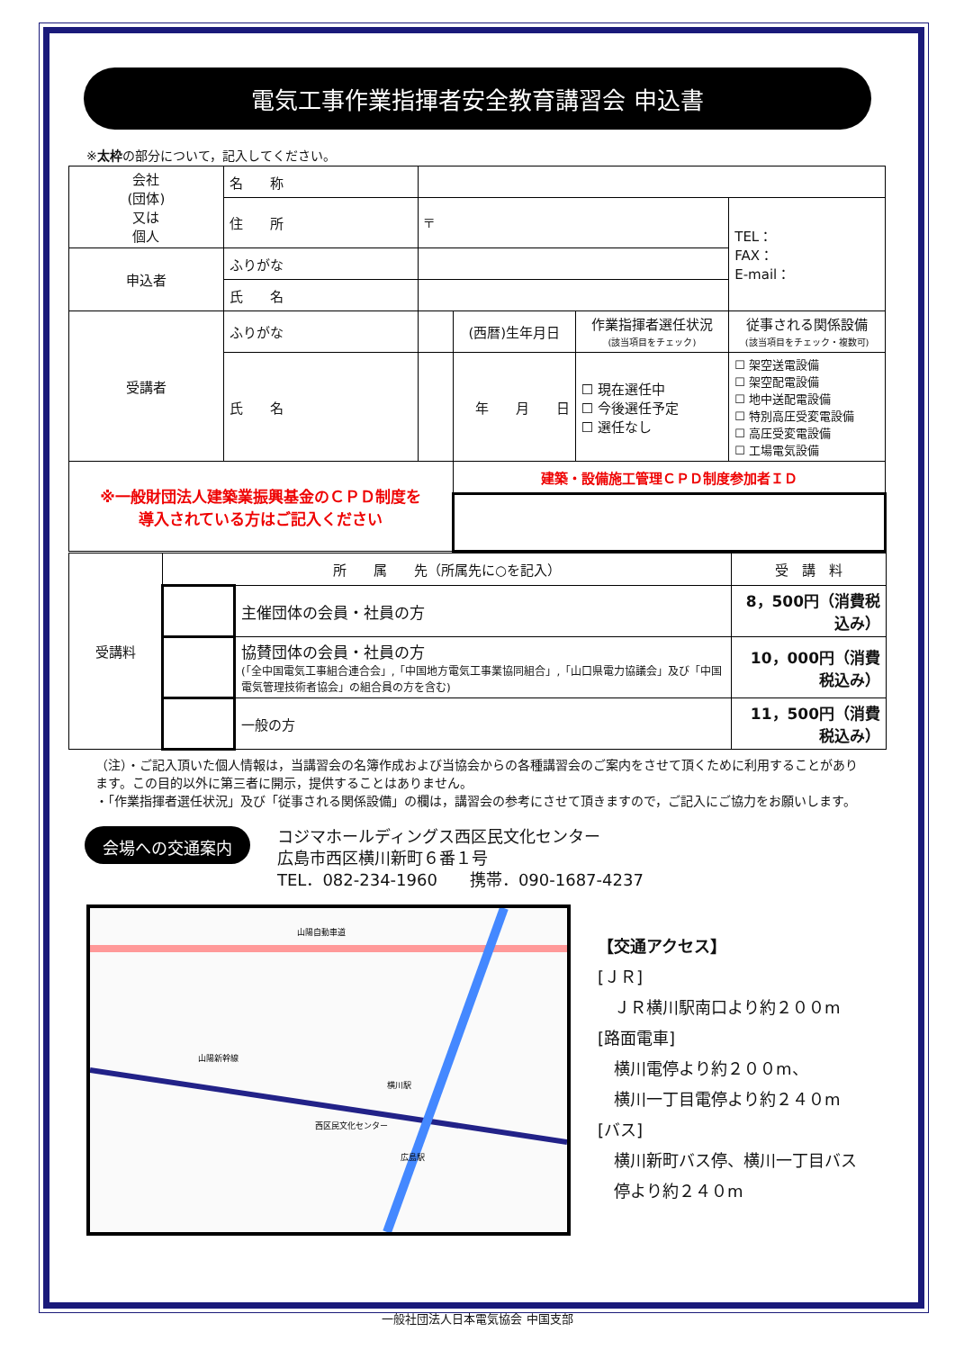電気工事作業指揮者安全教育講習会 申込書
※太枠の部分について，記入してください。
| 会社 (団体) 又は 個人 | 名 称 | | | | |
| | 住 所 | 〒 | | | TEL： FAX： E-mail： |
| 申込者 | ふりがな | | | | |
| | 氏 名 | | | | |
| 受講者 | ふりがな | | (西暦)生年月日 | 作業指揮者選任状況 (該当項目をチェック) | 従事される関係設備 (該当項目をチェック・複数可) |
| | 氏 名 | | 年 月 日 | ☐ 現在選任中 ☐ 今後選任予定 ☐ 選任なし | ☐ 架空送電設備 ☐ 架空配電設備 ☐ 地中送配電設備 ☐ 特別高圧受変電設備 ☐ 高圧受変電設備 ☐ 工場電気設備 |
| ※一般財団法人建築業振興基金のＣＰＤ制度を 導入されている方はご記入ください | | | 建築・設備施工管理ＣＰＤ制度参加者ＩＤ | | |
| 受講料 | 所 属 先（所属先に○を記入） | | 受 講 料 |
| | | 主催団体の会員・社員の方 | 8，500円（消費税込み） |
| | | 協賛団体の会員・社員の方 (「全中国電気工事組合連合会」,「中国地方電気工事業協同組合」,「山口県電力協議会」及び「中国電気管理技術者協会」の組合員の方を含む) | 10，000円（消費税込み） |
| | | 一般の方 | 11，500円（消費税込み） |
（注）・ご記入頂いた個人情報は，当講習会の名簿作成および当協会からの各種講習会のご案内をさせて頂くために利用することがあります。この目的以外に第三者に開示，提供することはありません。
・「作業指揮者選任状況」及び「従事される関係設備」の欄は，講習会の参考にさせて頂きますので，ご記入にご協力をお願いします。
会場への交通案内
コジマホールディングス西区民文化センター
広島市西区横川新町６番１号
TEL．082-234-1960　　携帯．090-1687-4237
山陽自動車道
山陽新幹線
横川駅
西区民文化センター
広島駅
【交通アクセス】
[ＪＲ]
　ＪＲ横川駅南口より約２００m
[路面電車]
　横川電停より約２００m、
　横川一丁目電停より約２４０m
[バス]
　横川新町バス停、横川一丁目バス
　停より約２４０m
一般社団法人日本電気協会 中国支部